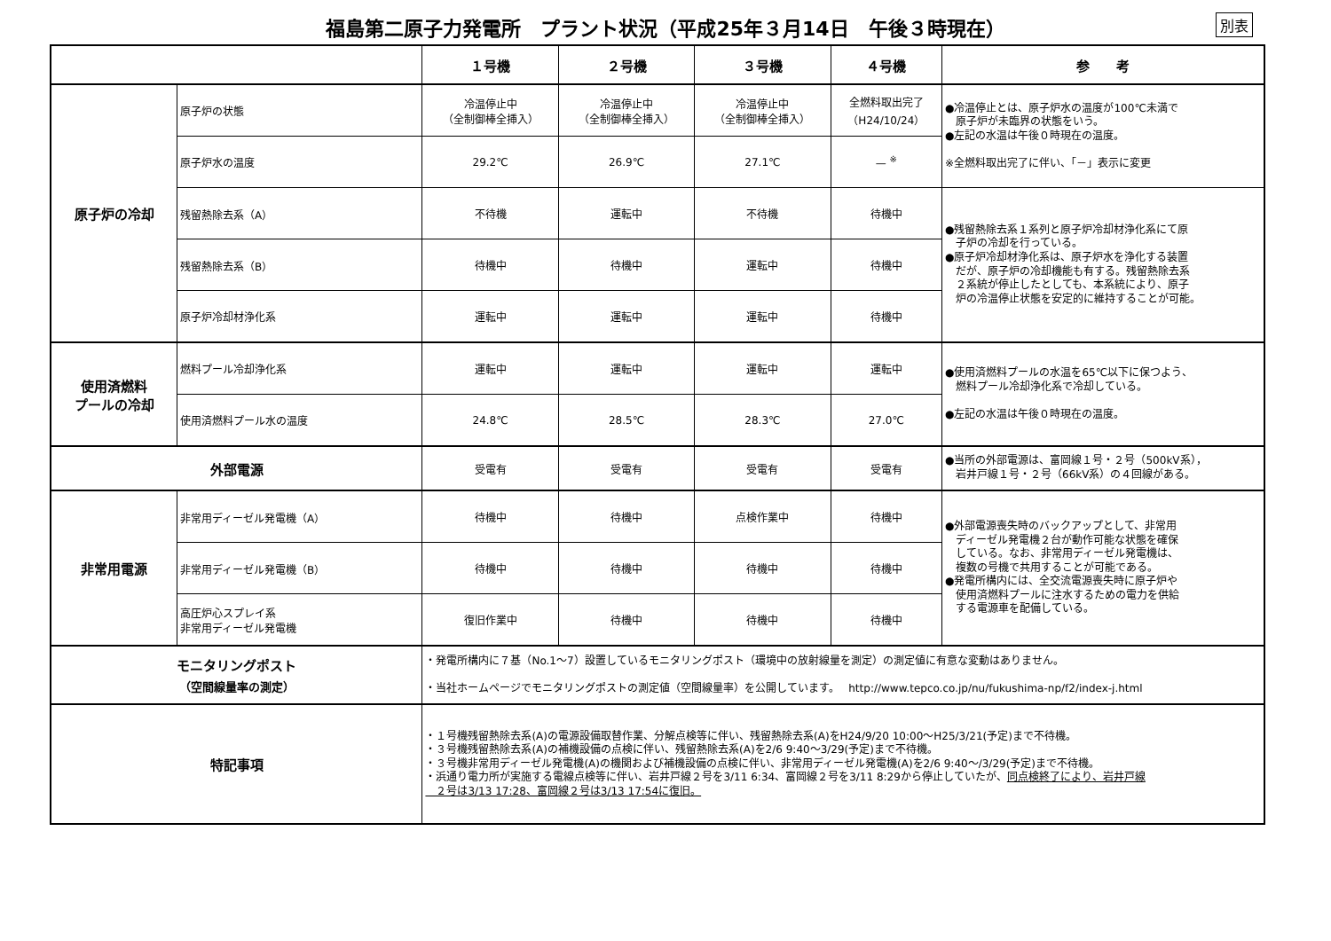福島第二原子力発電所　プラント状況（平成25年３月14日　午後３時現在）
別表
| | | １号機 | ２号機 | ３号機 | ４号機 | 参 考 |
| --- | --- | --- | --- | --- | --- | --- |
| 原子炉の冷却 | 原子炉の状態 | 冷温停止中 （全制御棒全挿入） | 冷温停止中 （全制御棒全挿入） | 冷温停止中 （全制御棒全挿入） | 全燃料取出完了 （H24/10/24） | ●冷温停止とは、原子炉水の温度が100℃未満で 原子炉が未臨界の状態をいう。 ●左記の水温は午後０時現在の温度。 ※全燃料取出完了に伴い、「－」表示に変更 |
| | 原子炉水の温度 | 29.2℃ | 26.9℃ | 27.1℃ | — <sup>※</sup> | |
| | 残留熱除去系（A） | 不待機 | 運転中 | 不待機 | 待機中 | ●残留熱除去系１系列と原子炉冷却材浄化系にて原 子炉の冷却を行っている。 ●原子炉冷却材浄化系は、原子炉水を浄化する装置 だが、原子炉の冷却機能も有する。残留熱除去系 ２系統が停止したとしても、本系統により、原子 炉の冷温停止状態を安定的に維持することが可能。 |
| | 残留熱除去系（B） | 待機中 | 待機中 | 運転中 | 待機中 | |
| | 原子炉冷却材浄化系 | 運転中 | 運転中 | 運転中 | 待機中 | |
| 使用済燃料 プールの冷却 | 燃料プール冷却浄化系 | 運転中 | 運転中 | 運転中 | 運転中 | ●使用済燃料プールの水温を65℃以下に保つよう、 燃料プール冷却浄化系で冷却している。 ●左記の水温は午後０時現在の温度。 |
| | 使用済燃料プール水の温度 | 24.8℃ | 28.5℃ | 28.3℃ | 27.0℃ | |
| 外部電源 | | 受電有 | 受電有 | 受電有 | 受電有 | ●当所の外部電源は、富岡線１号・２号（500kV系）， 岩井戸線１号・２号（66kV系）の４回線がある。 |
| 非常用電源 | 非常用ディーゼル発電機（A） | 待機中 | 待機中 | 点検作業中 | 待機中 | ●外部電源喪失時のバックアップとして、非常用 ディーゼル発電機２台が動作可能な状態を確保 している。なお、非常用ディーゼル発電機は、 複数の号機で共用することが可能である。 ●発電所構内には、全交流電源喪失時に原子炉や 使用済燃料プールに注水するための電力を供給 する電源車を配備している。 |
| | 非常用ディーゼル発電機（B） | 待機中 | 待機中 | 待機中 | 待機中 | |
| | 高圧炉心スプレイ系 非常用ディーゼル発電機 | 復旧作業中 | 待機中 | 待機中 | 待機中 | |
| モニタリングポスト （空間線量率の測定） | | ・発電所構内に７基（No.1～7）設置しているモニタリングポスト（環境中の放射線量を測定）の測定値に有意な変動はありません。 ・当社ホームページでモニタリングポストの測定値（空間線量率）を公開しています。 http://www.tepco.co.jp/nu/fukushima-np/f2/index-j.html | | | | |
| 特記事項 | | ・１号機残留熱除去系(A)の電源設備取替作業、分解点検等に伴い、残留熱除去系(A)をH24/9/20 10:00～H25/3/21(予定)まで不待機。 ・３号機残留熱除去系(A)の補機設備の点検に伴い、残留熱除去系(A)を2/6 9:40～3/29(予定)まで不待機。 ・３号機非常用ディーゼル発電機(A)の機関および補機設備の点検に伴い、非常用ディーゼル発電機(A)を2/6 9:40～/3/29(予定)まで不待機。 ・浜通り電力所が実施する電線点検等に伴い、岩井戸線２号を3/11 6:34、富岡線２号を3/11 8:29から停止していたが、 同点検終了により、岩井戸線 ２号は3/13 17:28、富岡線２号は3/13 17:54に復旧。 | | | | |